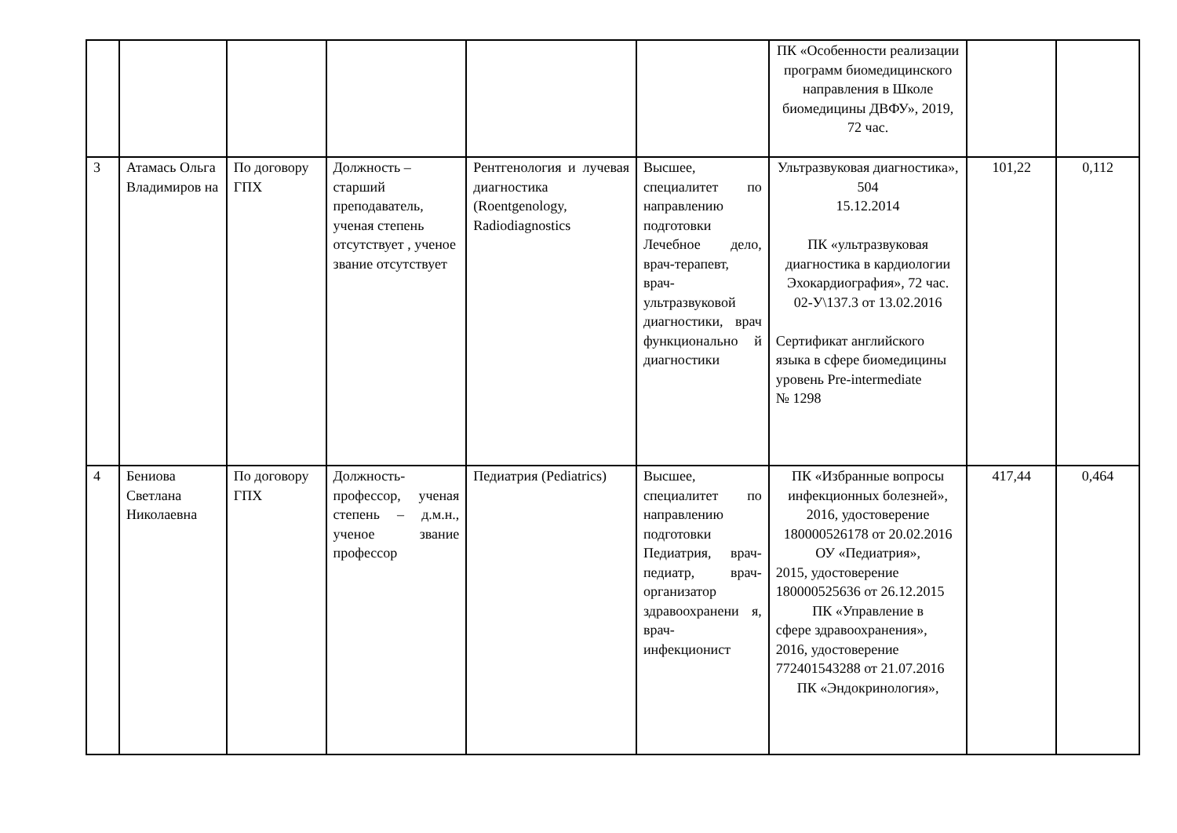| | | | | | | ПК «Особенности реализации программ биомедицинского направления в Школе биомедицины ДВФУ», 2019, 72 час. | | |
| 3 | Атамась Ольга Владимиров на | По договору ГПХ | Должность – старший преподаватель, ученая степень отсутствует , ученое звание отсутствует | Рентгенология и лучевая диагностика (Roentgenology, Radiodiagnostics | Высшее, специалитет по направлению подготовки Лечебное дело, врач-терапевт, врач-ультразвуковой диагностики, врач функционально й диагностики | Ультразвуковая диагностика», 504 15.12.2014 ПК «ультразвуковая диагностика в кардиологии Эхокардиография», 72 час. 02-У\137.3 от 13.02.2016 Сертификат английского языка в сфере биомедицины уровень Pre-intermediate № 1298 | 101,22 | 0,112 |
| 4 | Бениова Светлана Николаевна | По договору ГПХ | Должность-профессор, ученая степень – д.м.н., ученое звание профессор | Педиатрия (Pediatrics) | Высшее, специалитет по направлению подготовки Педиатрия, врач-педиатр, врач-организатор здравоохранени я, врач-инфекционист | ПК «Избранные вопросы инфекционных болезней», 2016, удостоверение 180000526178 от 20.02.2016 ОУ «Педиатрия», 2015, удостоверение 180000525636 от 26.12.2015 ПК «Управление в сфере здравоохранения», 2016, удостоверение 772401543288 от 21.07.2016 ПК «Эндокринология», | 417,44 | 0,464 |